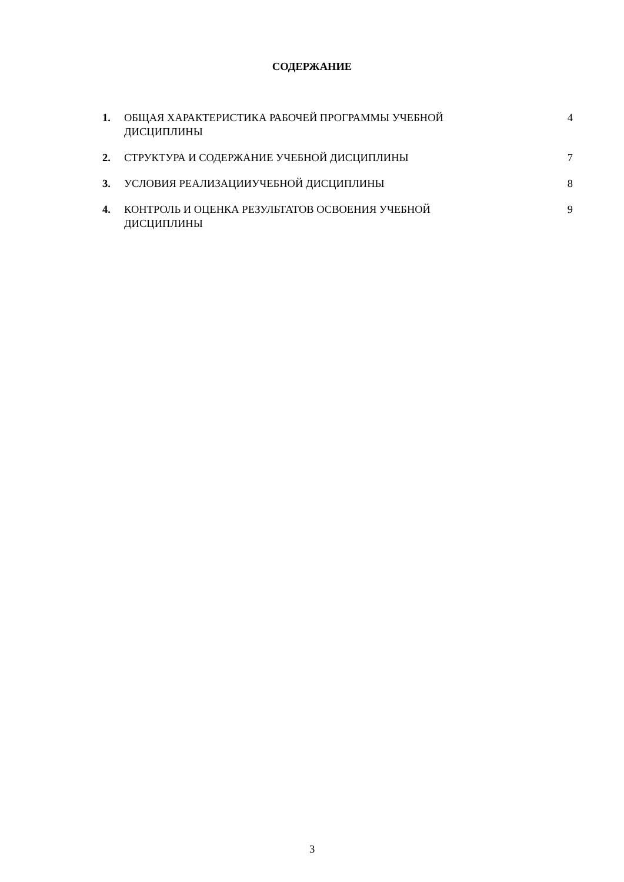СОДЕРЖАНИЕ
1. ОБЩАЯ ХАРАКТЕРИСТИКА РАБОЧЕЙ ПРОГРАММЫ УЧЕБНОЙ
ДИСЦИПЛИНЫ
4
2. СТРУКТУРА И СОДЕРЖАНИЕ УЧЕБНОЙ ДИСЦИПЛИНЫ 7
3. УСЛОВИЯ РЕАЛИЗАЦИИУЧЕБНОЙ ДИСЦИПЛИНЫ 8
4. КОНТРОЛЬ И ОЦЕНКА РЕЗУЛЬТАТОВ ОСВОЕНИЯ УЧЕБНОЙ
ДИСЦИПЛИНЫ
9
3